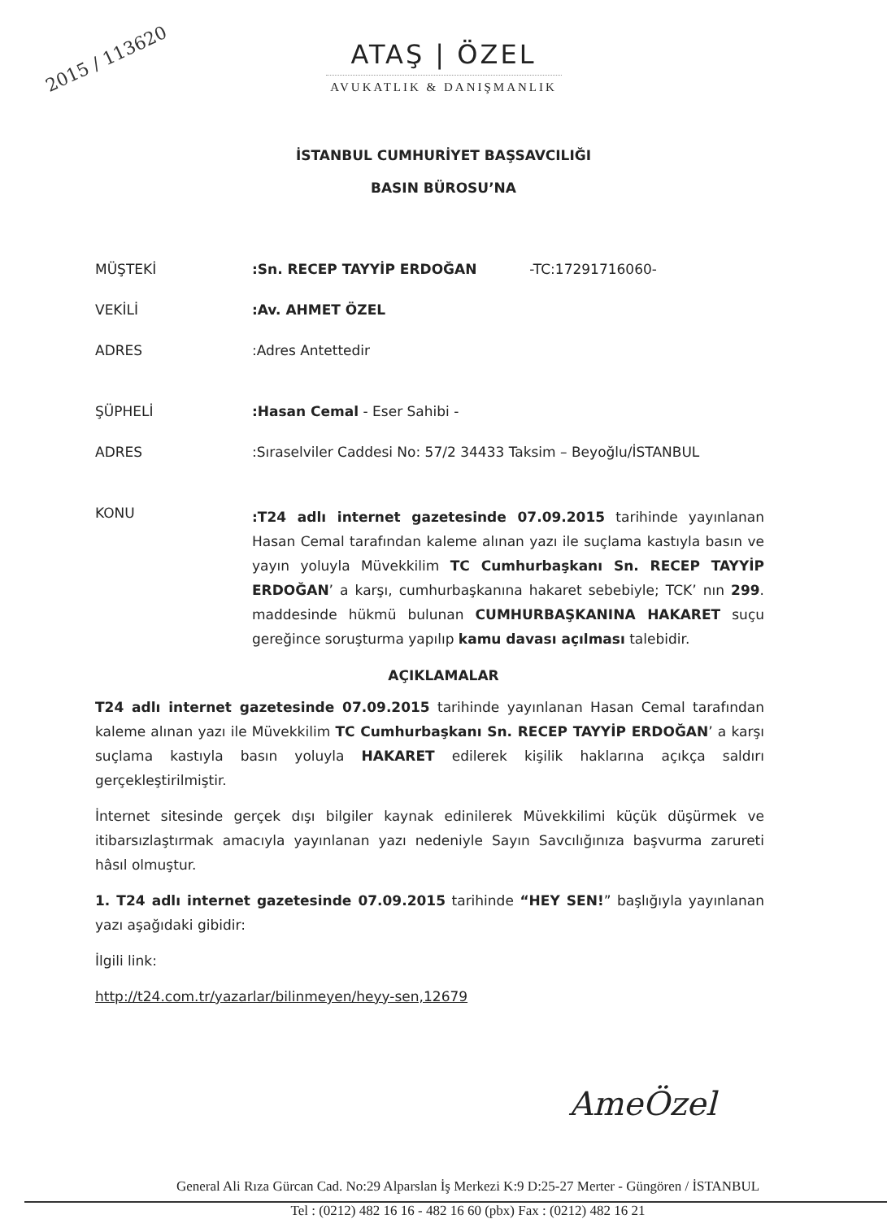2015 / 113620
ATAŞ | ÖZEL
AVUKATLIK & DANIŞMANLIK
İSTANBUL CUMHURİYET BAŞSAVCILIĞI
BASIN BÜROSU’NA
MÜŞTEKİ :Sn. RECEP TAYYİP ERDOĞAN -TC:17291716060-
VEKİLİ :Av. AHMET ÖZEL
ADRES :Adres Antettedir
ŞÜPHELİ :Hasan Cemal - Eser Sahibi -
ADRES :Sıraselviler Caddesi No: 57/2 34433 Taksim – Beyoğlu/İSTANBUL
KONU
:T24 adlı internet gazetesinde 07.09.2015 tarihinde yayınlanan Hasan Cemal tarafından kaleme alınan yazı ile suçlama kastıyla basın ve yayın yoluyla Müvekkilim TC Cumhurbaşkanı Sn. RECEP TAYYİP ERDOĞAN’ a karşı, cumhurbaşkanına hakaret sebebiyle; TCK’ nın 299. maddesinde hükmü bulunan CUMHURBAŞKANINA HAKARET suçu gereğince soruşturma yapılıp kamu davası açılması talebidir.
AÇIKLAMALAR
T24 adlı internet gazetesinde 07.09.2015 tarihinde yayınlanan Hasan Cemal tarafından kaleme alınan yazı ile Müvekkilim TC Cumhurbaşkanı Sn. RECEP TAYYİP ERDOĞAN’ a karşı suçlama kastıyla basın yoluyla HAKARET edilerek kişilik haklarına açıkça saldırı gerçekleştirilmiştir.
İnternet sitesinde gerçek dışı bilgiler kaynak edinilerek Müvekkilimi küçük düşürmek ve itibarsızlaştırmak amacıyla yayınlanan yazı nedeniyle Sayın Savcılığınıza başvurma zarureti hâsıl olmuştur.
1. T24 adlı internet gazetesinde 07.09.2015 tarihinde “HEY SEN!” başlığıyla yayınlanan yazı aşağıdaki gibidir:
İlgili link:
http://t24.com.tr/yazarlar/bilinmeyen/heyy-sen,12679
AmeÖzel
General Ali Rıza Gürcan Cad. No:29 Alparslan İş Merkezi K:9 D:25-27 Merter - Güngören / İSTANBUL
Tel : (0212) 482 16 16 - 482 16 60 (pbx) Fax : (0212) 482 16 21